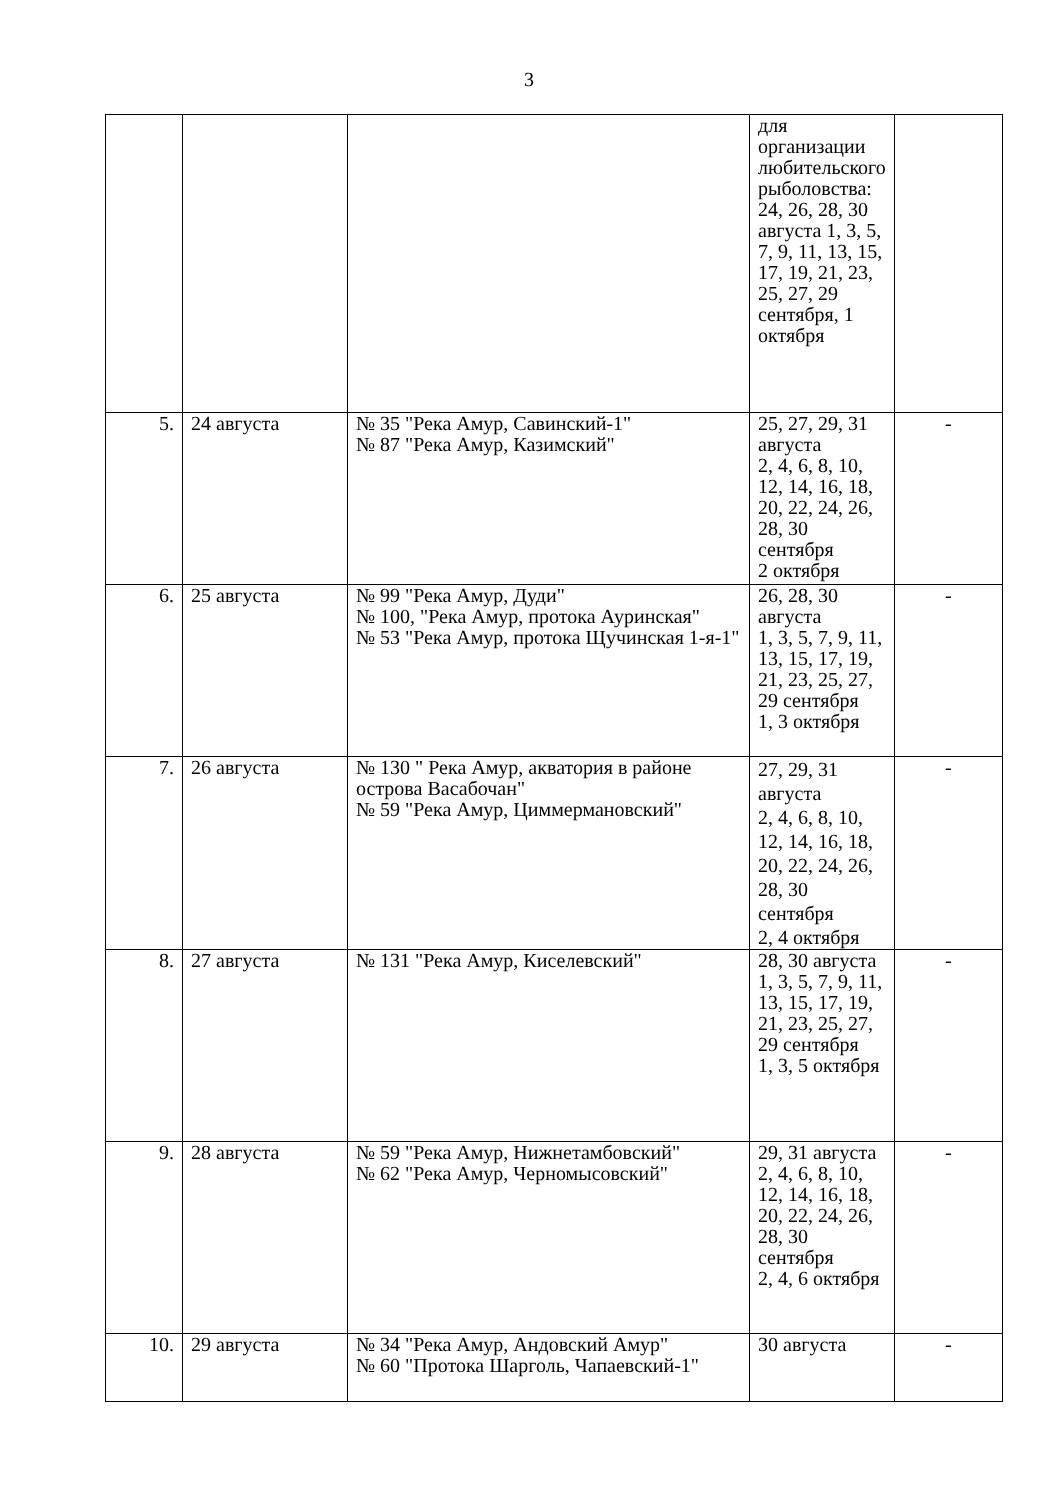3
| | | | для организации любительского рыболовства: 24, 26, 28, 30 августа 1, 3, 5, 7, 9, 11, 13, 15, 17, 19, 21, 23, 25, 27, 29 сентября, 1 октября | |
| 5. | 24 августа | № 35 "Река Амур, Савинский-1" № 87 "Река Амур, Казимский" | 25, 27, 29, 31 августа 2, 4, 6, 8, 10, 12, 14, 16, 18, 20, 22, 24, 26, 28, 30 сентября 2 октября | - |
| 6. | 25 августа | № 99 "Река Амур, Дуди" № 100, "Река Амур, протока Ауринская" № 53 "Река Амур, протока Щучинская 1-я-1" | 26, 28, 30 августа 1, 3, 5, 7, 9, 11, 13, 15, 17, 19, 21, 23, 25, 27, 29 сентября 1, 3 октября | - |
| 7. | 26 августа | № 130 " Река Амур, акватория в районе острова Васабочан" № 59 "Река Амур, Циммермановский" | 27, 29, 31 августа 2, 4, 6, 8, 10, 12, 14, 16, 18, 20, 22, 24, 26, 28, 30 сентября 2, 4 октября | - |
| 8. | 27 августа | № 131 "Река Амур, Киселевский" | 28, 30 августа 1, 3, 5, 7, 9, 11, 13, 15, 17, 19, 21, 23, 25, 27, 29 сентября 1, 3, 5 октября | - |
| 9. | 28 августа | № 59 "Река Амур, Нижнетамбовский" № 62 "Река Амур, Черномысовский" | 29, 31 августа 2, 4, 6, 8, 10, 12, 14, 16, 18, 20, 22, 24, 26, 28, 30 сентября 2, 4, 6 октября | - |
| 10. | 29 августа | № 34 "Река Амур, Андовский Амур" № 60 "Протока Шарголь, Чапаевский-1" | 30 августа | - |